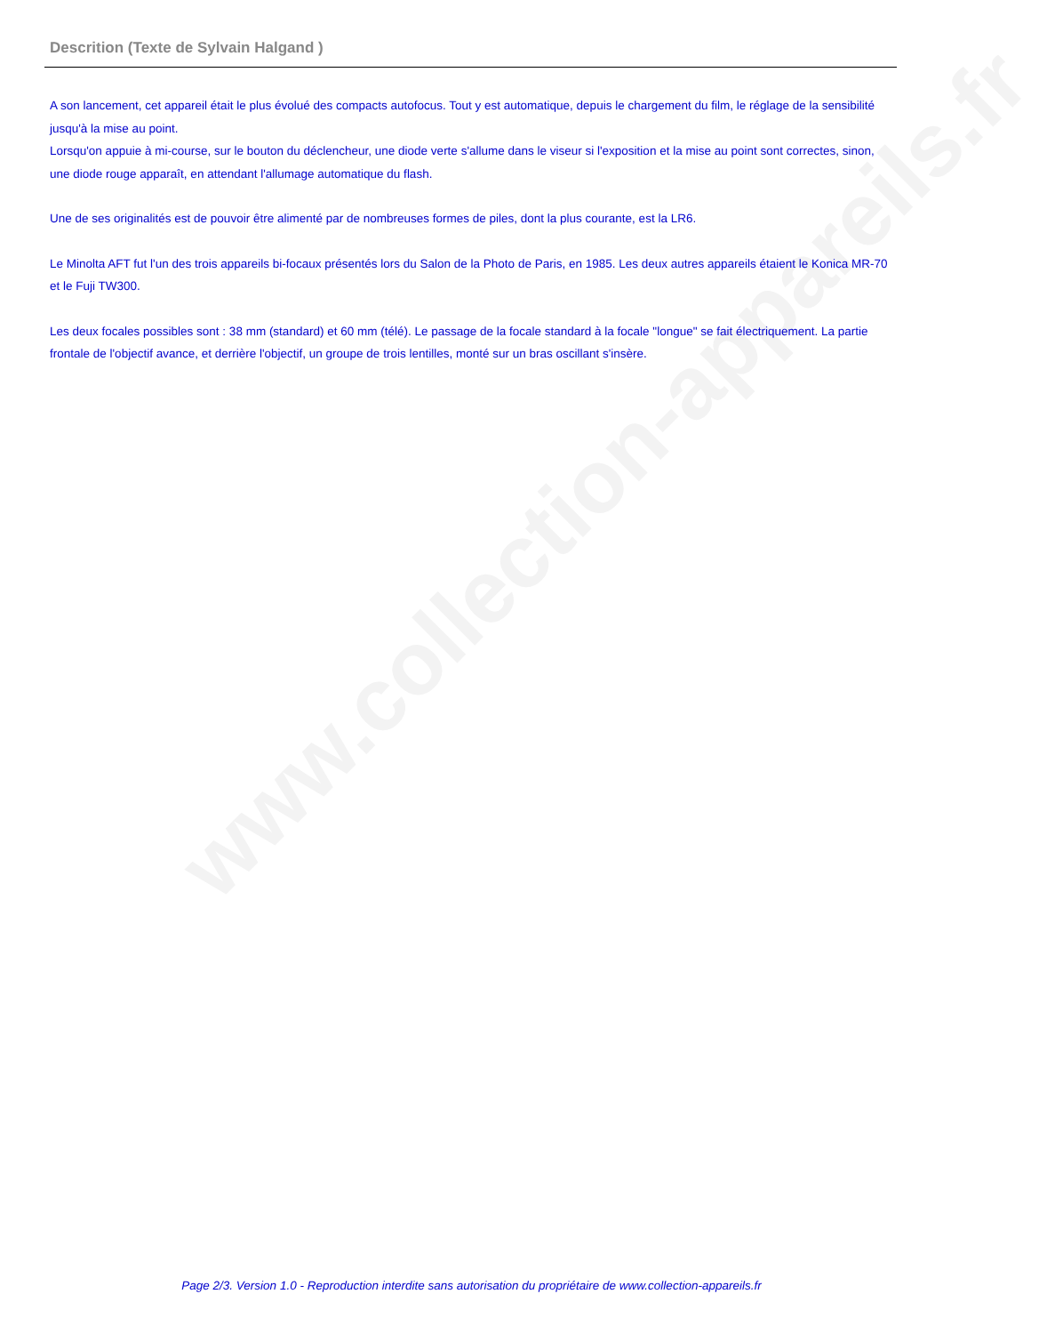Descrition (Texte de Sylvain Halgand )
A son lancement, cet appareil était le plus évolué des compacts autofocus. Tout y est automatique, depuis le chargement du film, le réglage de la sensibilité jusqu'à la mise au point.
Lorsqu'on appuie à mi-course, sur le bouton du déclencheur, une diode verte s'allume dans le viseur si l'exposition et la mise au point sont correctes, sinon, une diode rouge apparaît, en attendant l'allumage automatique du flash.
Une de ses originalités est de pouvoir être alimenté par de nombreuses formes de piles, dont la plus courante, est la LR6.
Le Minolta AFT fut l'un des trois appareils bi-focaux présentés lors du Salon de la Photo de Paris, en 1985. Les deux autres appareils étaient le Konica MR-70 et le Fuji TW300.
Les deux focales possibles sont : 38 mm (standard) et 60 mm (télé). Le passage de la focale standard à la focale "longue" se fait électriquement. La partie frontale de l'objectif avance, et derrière l'objectif, un groupe de trois lentilles, monté sur un bras oscillant s'insère.
www.collection-appareils.fr
Page 2/3. Version 1.0 - Reproduction interdite sans autorisation du propriétaire de www.collection-appareils.fr